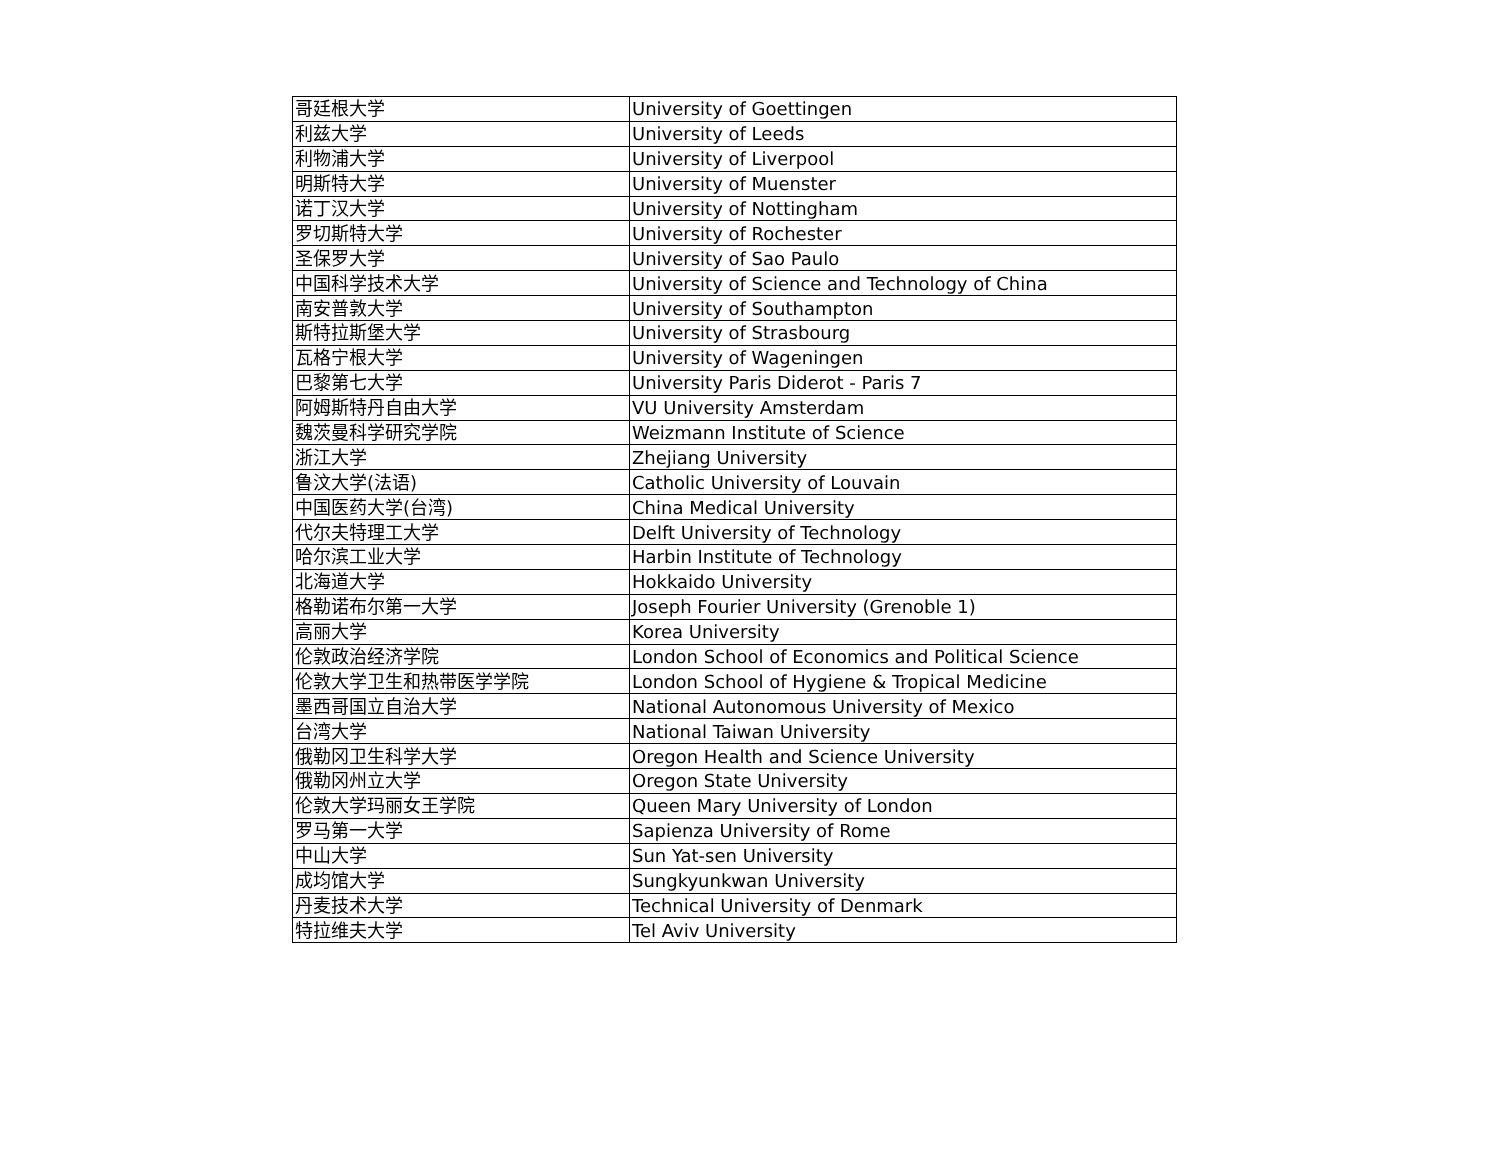| 哥廷根大学 | University of Goettingen |
| 利兹大学 | University of Leeds |
| 利物浦大学 | University of Liverpool |
| 明斯特大学 | University of Muenster |
| 诺丁汉大学 | University of Nottingham |
| 罗切斯特大学 | University of Rochester |
| 圣保罗大学 | University of Sao Paulo |
| 中国科学技术大学 | University of Science and Technology of China |
| 南安普敦大学 | University of Southampton |
| 斯特拉斯堡大学 | University of Strasbourg |
| 瓦格宁根大学 | University of Wageningen |
| 巴黎第七大学 | University Paris Diderot - Paris 7 |
| 阿姆斯特丹自由大学 | VU University Amsterdam |
| 魏茨曼科学研究学院 | Weizmann Institute of Science |
| 浙江大学 | Zhejiang University |
| 鲁汶大学(法语) | Catholic University of Louvain |
| 中国医药大学(台湾) | China Medical University |
| 代尔夫特理工大学 | Delft University of Technology |
| 哈尔滨工业大学 | Harbin Institute of Technology |
| 北海道大学 | Hokkaido University |
| 格勒诺布尔第一大学 | Joseph Fourier University (Grenoble 1) |
| 高丽大学 | Korea University |
| 伦敦政治经济学院 | London School of Economics and Political Science |
| 伦敦大学卫生和热带医学学院 | London School of Hygiene & Tropical Medicine |
| 墨西哥国立自治大学 | National Autonomous University of Mexico |
| 台湾大学 | National Taiwan University |
| 俄勒冈卫生科学大学 | Oregon Health and Science University |
| 俄勒冈州立大学 | Oregon State University |
| 伦敦大学玛丽女王学院 | Queen Mary University of London |
| 罗马第一大学 | Sapienza University of Rome |
| 中山大学 | Sun Yat-sen University |
| 成均馆大学 | Sungkyunkwan University |
| 丹麦技术大学 | Technical University of Denmark |
| 特拉维夫大学 | Tel Aviv University |